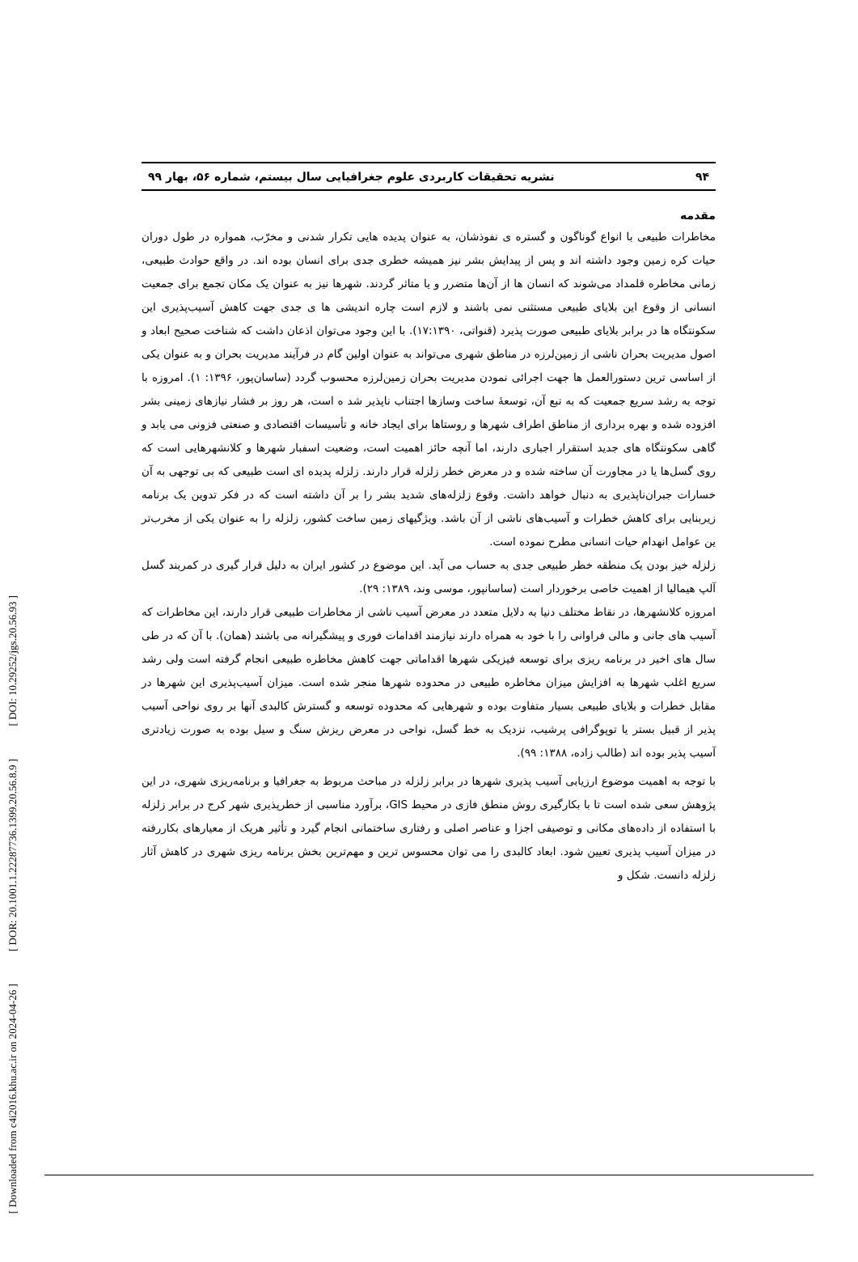[ DOI: 10.29252/jgs.20.56.93 ]
[ DOR: 20.1001.1.22287736.1399.20.56.8.9 ]
[ Downloaded from c4i2016.khu.ac.ir on 2024-04-26 ]
۹۴ نشریه تحقیقات کاربردی علوم جغرافیایی سال بیستم، شماره ۵۶، بهار ۹۹
مقدمه
مخاطرات طبیعی با انواع گوناگون و گستره ی نفوذشان، به عنوان پدیده هایی تکرار شدنی و مخرّب، همواره در طول دوران حیات کره زمین وجود داشته اند و پس از پیدایش بشر نیز همیشه خطری جدی برای انسان بوده اند. در واقع حوادث طبیعی، زمانی مخاطره قلمداد می‌شوند که انسان ها از آن‌ها متضرر و یا متاثر گردند. شهرها نیز به عنوان یک مکان تجمع برای جمعیت انسانی از وقوع این بلایای طبیعی مستثنی نمی باشند و لازم است چاره اندیشی ها ی جدی جهت کاهش آسیب‌پذیری این سکونتگاه ها در برابر بلایای طبیعی صورت پذیرد (قنواتی، ۱۷:۱۳۹۰). با این وجود می‌توان اذعان داشت که شناخت صحیح ابعاد و اصول مدیریت بحران ناشی از زمین‌لرزه در مناطق شهری می‌تواند به عنوان اولین گام در فرآیند مدیریت بحران و به عنوان یکی از اساسی ترین دستورالعمل ها جهت اجرائی نمودن مدیریت بحران زمین‌لرزه محسوب گردد (ساسان‌پور، ۱۳۹۶: ۱). امروزه با توجه به رشد سریع جمعیت که به تبع آن، توسعهٔ ساخت وسازها اجتناب ناپذیر شد ه است، هر روز بر فشار نیازهای زمینی بشر افزوده شده و بهره برداری از مناطق اطراف شهرها و روستاها برای ایجاد خانه و تأسیسات اقتصادی و صنعتی فزونی می یابد و گاهی سکونتگاه های جدید استقرار اجباری دارند، اما آنچه حائز اهمیت است، وضعیت اسفبار شهرها و کلانشهرهایی است که روی گسل‌ها یا در مجاورت آن ساخته شده و در معرض خطر زلزله قرار دارند. زلزله پدیده ای است طبیعی که بی توجهی به آن خسارات جبران‌ناپذیری به دنبال خواهد داشت. وقوع زلزله‌های شدید بشر را بر آن داشته است که در فکر تدوین یک برنامه زیربنایی برای کاهش خطرات و آسیب‌های ناشی از آن باشد. ویژگیهای زمین ساخت کشور، زلزله را به عنوان یکی از مخرب‌تر ین عوامل انهدام حیات انسانی مطرح نموده است.
زلزله خیز بودن یک منطقه خطر طبیعی جدی به حساب می آید. این موضوع در کشور ایران به دلیل قرار گیری در کمربند گسل آلپ هیمالیا از اهمیت خاصی برخوردار است (ساسانپور، موسی وند، ۱۳۸۹: ۲۹).
امروزه کلانشهرها، در نقاط مختلف دنیا به دلایل متعدد در معرض آسیب ناشی از مخاطرات طبیعی قرار دارند، این مخاطرات که آسیب های جانی و مالی فراوانی را با خود به همراه دارند نیازمند اقدامات فوری و پیشگیرانه می باشند (همان). با آن که در طی سال های اخیر در برنامه ریزی برای توسعه فیزیکی شهرها اقداماتی جهت کاهش مخاطره طبیعی انجام گرفته است ولی رشد سریع اغلب شهرها به افزایش میزان مخاطره طبیعی در محدوده شهرها منجر شده است. میزان آسیب‌پذیری این شهرها در مقابل خطرات و بلایای طبیعی بسیار متفاوت بوده و شهرهایی که محدوده توسعه و گسترش کالبدی آنها بر روی نواحی آسیب پذیر از قبیل بستر یا توپوگرافی پرشیب، نزدیک به خط گسل، نواحی در معرض ریزش سنگ و سیل بوده به صورت زیادتری آسیب پذیر بوده اند (طالب زاده، ۱۳۸۸: ۹۹).
با توجه به اهمیت موضوع ارزیابی آسیب پذیری شهرها در برابر زلزله در مباحث مربوط به جغرافیا و برنامه‌ریزی شهری، در این پژوهش سعی شده است تا با بکارگیری روش منطق فازی در محیط GIS، برآورد مناسبی از خطرپذیری شهر کرج در برابر زلزله با استفاده از داده‌های مکانی و توصیفی اجزا و عناصر اصلی و رفتاری ساختمانی انجام گیرد و تأثیر هریک از معیارهای بکاررفته در میزان آسیب پذیری تعیین شود. ابعاد کالبدی را می توان محسوس ترین و مهم‌ترین بخش برنامه ریزی شهری در کاهش آثار زلزله دانست. شکل و